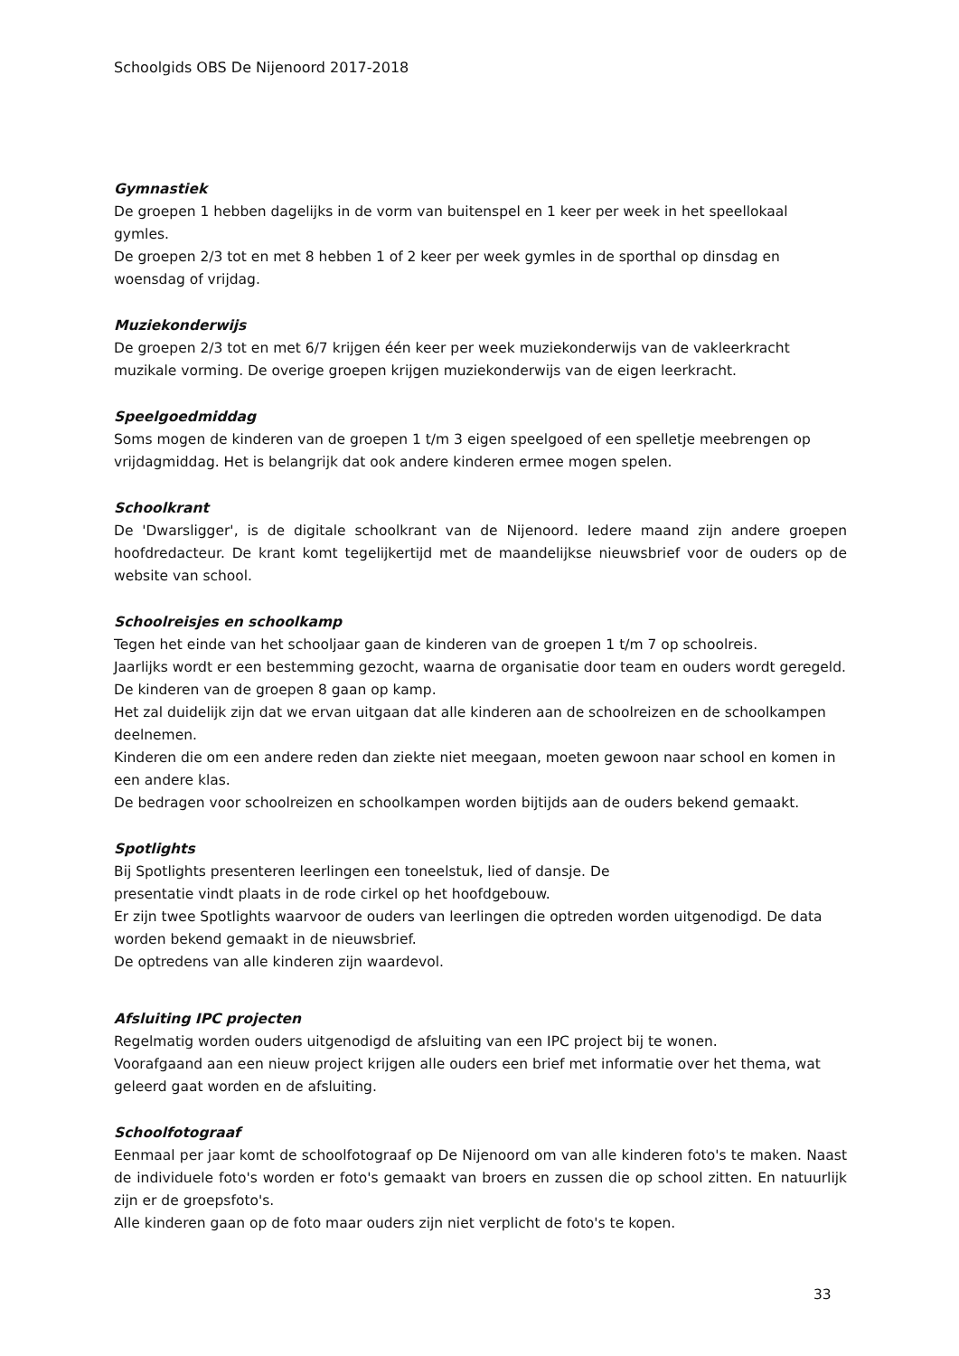Schoolgids OBS De Nijenoord 2017-2018
Gymnastiek
De groepen 1 hebben dagelijks in de vorm van buitenspel en 1 keer per week in het speellokaal gymles.
De groepen 2/3 tot en met 8 hebben 1 of 2 keer per week gymles in de sporthal op dinsdag en woensdag of vrijdag.
Muziekonderwijs
De groepen 2/3 tot en met 6/7 krijgen één keer per week muziekonderwijs van de vakleerkracht muzikale vorming. De overige groepen krijgen muziekonderwijs van de eigen leerkracht.
Speelgoedmiddag
Soms mogen de kinderen van de groepen 1 t/m 3 eigen speelgoed of een spelletje meebrengen op vrijdagmiddag. Het is belangrijk dat ook andere kinderen ermee mogen spelen.
Schoolkrant
De 'Dwarsligger', is de digitale schoolkrant van de Nijenoord. Iedere maand zijn andere groepen hoofdredacteur. De krant komt tegelijkertijd met de maandelijkse nieuwsbrief voor de ouders op de website van school.
Schoolreisjes en schoolkamp
Tegen het einde van het schooljaar gaan de kinderen van de groepen 1 t/m 7 op schoolreis.
Jaarlijks wordt er een bestemming gezocht, waarna de organisatie door team en ouders wordt geregeld.
De kinderen van de groepen 8 gaan op kamp.
Het zal duidelijk zijn dat we ervan uitgaan dat alle kinderen aan de schoolreizen en de schoolkampen deelnemen.
Kinderen die om een andere reden dan ziekte niet meegaan, moeten gewoon naar school en komen in een andere klas.
De bedragen voor schoolreizen en schoolkampen worden bijtijds aan de ouders bekend gemaakt.
Spotlights
Bij Spotlights presenteren leerlingen een toneelstuk, lied of dansje. De
presentatie vindt plaats in de rode cirkel op het hoofdgebouw.
Er zijn twee Spotlights waarvoor de ouders van leerlingen die optreden worden uitgenodigd. De data worden bekend gemaakt in de nieuwsbrief.
De optredens van alle kinderen zijn waardevol.
Afsluiting IPC projecten
Regelmatig worden ouders uitgenodigd de afsluiting van een IPC project bij te wonen.
Voorafgaand aan een nieuw project krijgen alle ouders een brief met informatie over het thema, wat geleerd gaat worden en de afsluiting.
Schoolfotograaf
Eenmaal per jaar komt de schoolfotograaf op De Nijenoord om van alle kinderen foto's te maken. Naast de individuele foto's worden er foto's gemaakt van broers en zussen die op school zitten. En natuurlijk zijn er de groepsfoto's.
Alle kinderen gaan op de foto maar ouders zijn niet verplicht de foto's te kopen.
33